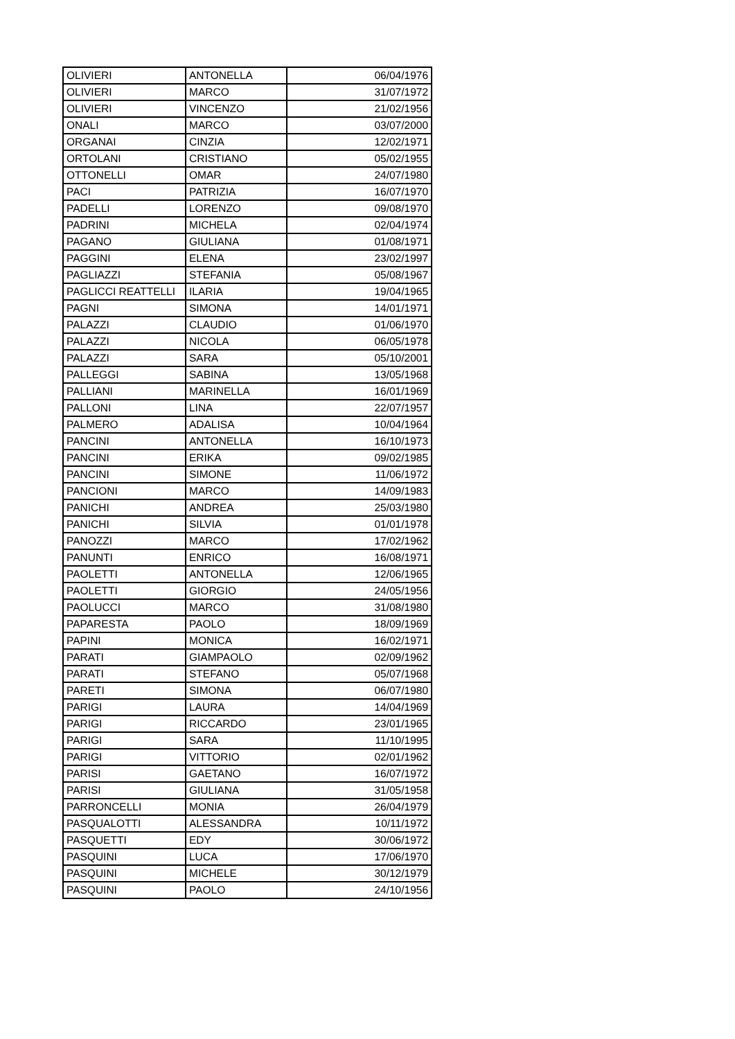| OLIVIERI | ANTONELLA | 06/04/1976 |
| OLIVIERI | MARCO | 31/07/1972 |
| OLIVIERI | VINCENZO | 21/02/1956 |
| ONALI | MARCO | 03/07/2000 |
| ORGANAI | CINZIA | 12/02/1971 |
| ORTOLANI | CRISTIANO | 05/02/1955 |
| OTTONELLI | OMAR | 24/07/1980 |
| PACI | PATRIZIA | 16/07/1970 |
| PADELLI | LORENZO | 09/08/1970 |
| PADRINI | MICHELA | 02/04/1974 |
| PAGANO | GIULIANA | 01/08/1971 |
| PAGGINI | ELENA | 23/02/1997 |
| PAGLIAZZI | STEFANIA | 05/08/1967 |
| PAGLICCI REATTELLI | ILARIA | 19/04/1965 |
| PAGNI | SIMONA | 14/01/1971 |
| PALAZZI | CLAUDIO | 01/06/1970 |
| PALAZZI | NICOLA | 06/05/1978 |
| PALAZZI | SARA | 05/10/2001 |
| PALLEGGI | SABINA | 13/05/1968 |
| PALLIANI | MARINELLA | 16/01/1969 |
| PALLONI | LINA | 22/07/1957 |
| PALMERO | ADALISA | 10/04/1964 |
| PANCINI | ANTONELLA | 16/10/1973 |
| PANCINI | ERIKA | 09/02/1985 |
| PANCINI | SIMONE | 11/06/1972 |
| PANCIONI | MARCO | 14/09/1983 |
| PANICHI | ANDREA | 25/03/1980 |
| PANICHI | SILVIA | 01/01/1978 |
| PANOZZI | MARCO | 17/02/1962 |
| PANUNTI | ENRICO | 16/08/1971 |
| PAOLETTI | ANTONELLA | 12/06/1965 |
| PAOLETTI | GIORGIO | 24/05/1956 |
| PAOLUCCI | MARCO | 31/08/1980 |
| PAPARESTA | PAOLO | 18/09/1969 |
| PAPINI | MONICA | 16/02/1971 |
| PARATI | GIAMPAOLO | 02/09/1962 |
| PARATI | STEFANO | 05/07/1968 |
| PARETI | SIMONA | 06/07/1980 |
| PARIGI | LAURA | 14/04/1969 |
| PARIGI | RICCARDO | 23/01/1965 |
| PARIGI | SARA | 11/10/1995 |
| PARIGI | VITTORIO | 02/01/1962 |
| PARISI | GAETANO | 16/07/1972 |
| PARISI | GIULIANA | 31/05/1958 |
| PARRONCELLI | MONIA | 26/04/1979 |
| PASQUALOTTI | ALESSANDRA | 10/11/1972 |
| PASQUETTI | EDY | 30/06/1972 |
| PASQUINI | LUCA | 17/06/1970 |
| PASQUINI | MICHELE | 30/12/1979 |
| PASQUINI | PAOLO | 24/10/1956 |